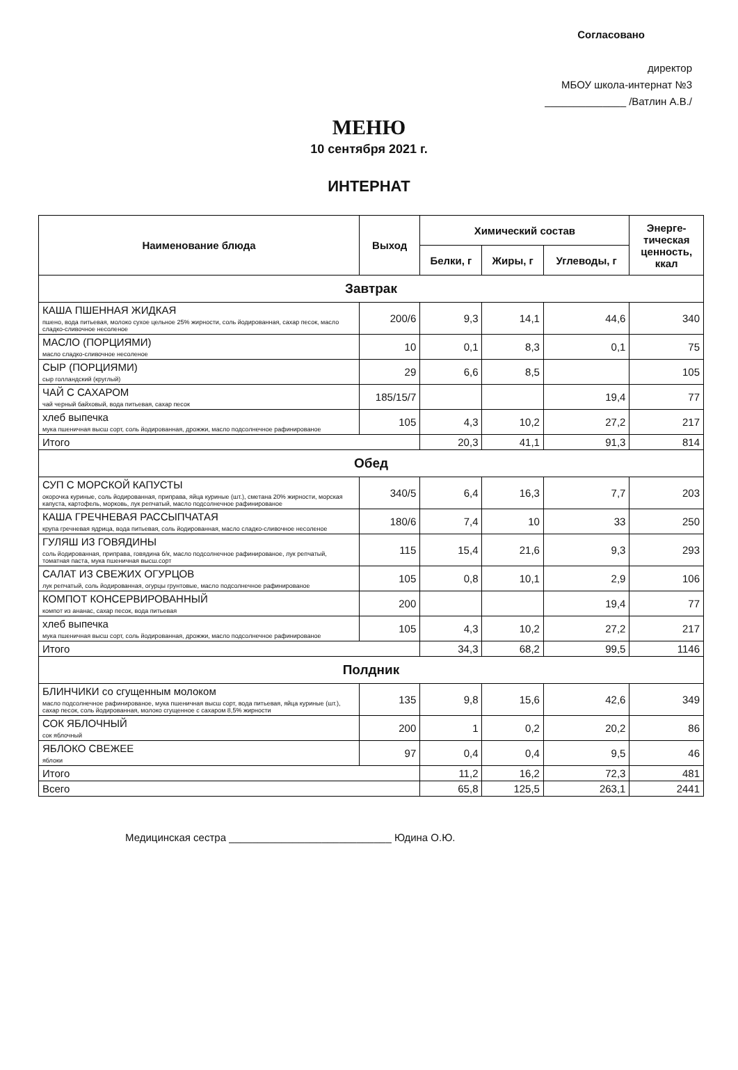Согласовано
директор
МБОУ школа-интернат №3
______________ /Ватлин А.В./
МЕНЮ
10 сентября 2021 г.
ИНТЕРНАТ
| Наименование блюда | Выход | Химический состав | | | Энерге- тическая ценность, ккал |
| --- | --- | --- | --- | --- | --- |
| | | Белки, г | Жиры, г | Углеводы, г | |
| Завтрак | | | | | |
| КАША ПШЕННАЯ ЖИДКАЯ пшено, вода питьевая, молоко сухое цельное 25% жирности, соль йодированная, сахар песок, масло сладко-сливочное несоленое | 200/6 | 9,3 | 14,1 | 44,6 | 340 |
| МАСЛО (ПОРЦИЯМИ) масло сладко-сливочное несоленое | 10 | 0,1 | 8,3 | 0,1 | 75 |
| СЫР (ПОРЦИЯМИ) сыр голландский (круглый) | 29 | 6,6 | 8,5 | | 105 |
| ЧАЙ С САХАРОМ чай черный байховый, вода питьевая, сахар песок | 185/15/7 | | | 19,4 | 77 |
| хлеб выпечка мука пшеничная высш сорт, соль йодированная, дрожжи, масло подсолнечное рафинированое | 105 | 4,3 | 10,2 | 27,2 | 217 |
| Итого | | 20,3 | 41,1 | 91,3 | 814 |
| Обед | | | | | |
| СУП С МОРСКОЙ КАПУСТЫ окорочка куриные, соль йодированная, приправа, яйца куриные (шт.), сметана 20% жирности, морская капуста, картофель, морковь, лук репчатый, масло подсолнечное рафинированое | 340/5 | 6,4 | 16,3 | 7,7 | 203 |
| КАША ГРЕЧНЕВАЯ РАССЫПЧАТАЯ крупа гречневая ядрица, вода питьевая, соль йодированная, масло сладко-сливочное несоленое | 180/6 | 7,4 | 10 | 33 | 250 |
| ГУЛЯШ ИЗ ГОВЯДИНЫ соль йодированная, приправа, говядина б/к, масло подсолнечное рафинированое, лук репчатый, томатная паста, мука пшеничная высш.сорт | 115 | 15,4 | 21,6 | 9,3 | 293 |
| САЛАТ ИЗ СВЕЖИХ ОГУРЦОВ лук репчатый, соль йодированная, огурцы грунтовые, масло подсолнечное рафинированое | 105 | 0,8 | 10,1 | 2,9 | 106 |
| КОМПОТ КОНСЕРВИРОВАННЫЙ компот из ананас, сахар песок, вода питьевая | 200 | | | 19,4 | 77 |
| хлеб выпечка мука пшеничная высш сорт, соль йодированная, дрожжи, масло подсолнечное рафинированое | 105 | 4,3 | 10,2 | 27,2 | 217 |
| Итого | | 34,3 | 68,2 | 99,5 | 1146 |
| Полдник | | | | | |
| БЛИНЧИКИ со сгущенным молоком масло подсолнечное рафинированое, мука пшеничная высш сорт, вода питьевая, яйца куриные (шт.), сахар песок, соль йодированная, молоко сгущенное с сахаром 8,5% жирности | 135 | 9,8 | 15,6 | 42,6 | 349 |
| СОК ЯБЛОЧНЫЙ сок яблочный | 200 | 1 | 0,2 | 20,2 | 86 |
| ЯБЛОКО СВЕЖЕЕ яблоки | 97 | 0,4 | 0,4 | 9,5 | 46 |
| Итого | | 11,2 | 16,2 | 72,3 | 481 |
| Всего | | 65,8 | 125,5 | 263,1 | 2441 |
Медицинская сестра ____________________________ Юдина О.Ю.